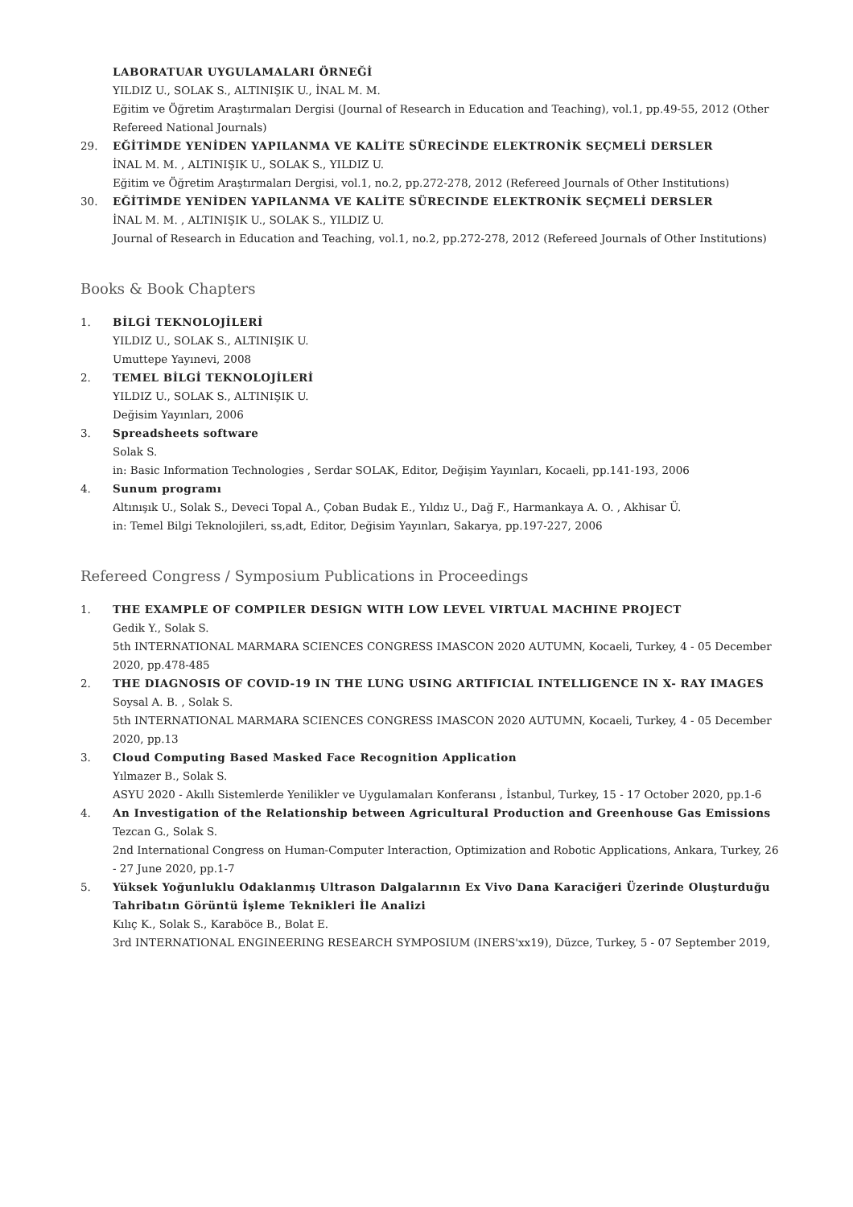LABORATUAR UYGULAMALARI ÖRNEĞİ
YILDIZ U., SOLAK S., ALTINIŞIK U., İNAL M. M.
Eğitim ve Öğretim Araştırmaları Dergisi (Journal of Research in Education and Teaching), vol.1, pp.49-55, 2012 (Other Refereed National Journals)
29. EĞİTİMDE YENİDEN YAPILANMA VE KALİTE SÜRECİNDE ELEKTRONİK SEÇMELİ DERSLER
İNAL M. M. , ALTINIŞIK U., SOLAK S., YILDIZ U.
Eğitim ve Öğretim Araştırmaları Dergisi, vol.1, no.2, pp.272-278, 2012 (Refereed Journals of Other Institutions)
30. EĞİTİMDE YENİDEN YAPILANMA VE KALİTE SÜRECINDE ELEKTRONİK SEÇMELİ DERSLER
İNAL M. M. , ALTINIŞIK U., SOLAK S., YILDIZ U.
Journal of Research in Education and Teaching, vol.1, no.2, pp.272-278, 2012 (Refereed Journals of Other Institutions)
Books & Book Chapters
1. BİLGİ TEKNOLOJİLERİ
YILDIZ U., SOLAK S., ALTINIŞIK U.
Umuttepe Yayınevi, 2008
2. TEMEL BİLGİ TEKNOLOJİLERİ
YILDIZ U., SOLAK S., ALTINIŞIK U.
Değisim Yayınları, 2006
3. Spreadsheets software
Solak S.
in: Basic Information Technologies , Serdar SOLAK, Editor, Değişim Yayınları, Kocaeli, pp.141-193, 2006
4. Sunum programı
Altınışık U., Solak S., Deveci Topal A., Çoban Budak E., Yıldız U., Dağ F., Harmankaya A. O. , Akhisar Ü.
in: Temel Bilgi Teknolojileri, ss,adt, Editor, Değisim Yayınları, Sakarya, pp.197-227, 2006
Refereed Congress / Symposium Publications in Proceedings
1. THE EXAMPLE OF COMPILER DESIGN WITH LOW LEVEL VIRTUAL MACHINE PROJECT
Gedik Y., Solak S.
5th INTERNATIONAL MARMARA SCIENCES CONGRESS IMASCON 2020 AUTUMN, Kocaeli, Turkey, 4 - 05 December 2020, pp.478-485
2. THE DIAGNOSIS OF COVID-19 IN THE LUNG USING ARTIFICIAL INTELLIGENCE IN X- RAY IMAGES
Soysal A. B. , Solak S.
5th INTERNATIONAL MARMARA SCIENCES CONGRESS IMASCON 2020 AUTUMN, Kocaeli, Turkey, 4 - 05 December 2020, pp.13
3. Cloud Computing Based Masked Face Recognition Application
Yılmazer B., Solak S.
ASYU 2020 - Akıllı Sistemlerde Yenilikler ve Uygulamaları Konferansı , İstanbul, Turkey, 15 - 17 October 2020, pp.1-6
4. An Investigation of the Relationship between Agricultural Production and Greenhouse Gas Emissions
Tezcan G., Solak S.
2nd International Congress on Human-Computer Interaction, Optimization and Robotic Applications, Ankara, Turkey, 26 - 27 June 2020, pp.1-7
5. Yüksek Yoğunluklu Odaklanmış Ultrason Dalgalarının Ex Vivo Dana Karaciğeri Üzerinde Oluşturduğu Tahribatın Görüntü İşleme Teknikleri İle Analizi
Kılıç K., Solak S., Karaböce B., Bolat E.
3rd INTERNATIONAL ENGINEERING RESEARCH SYMPOSIUM (INERS'xx19), Düzce, Turkey, 5 - 07 September 2019,